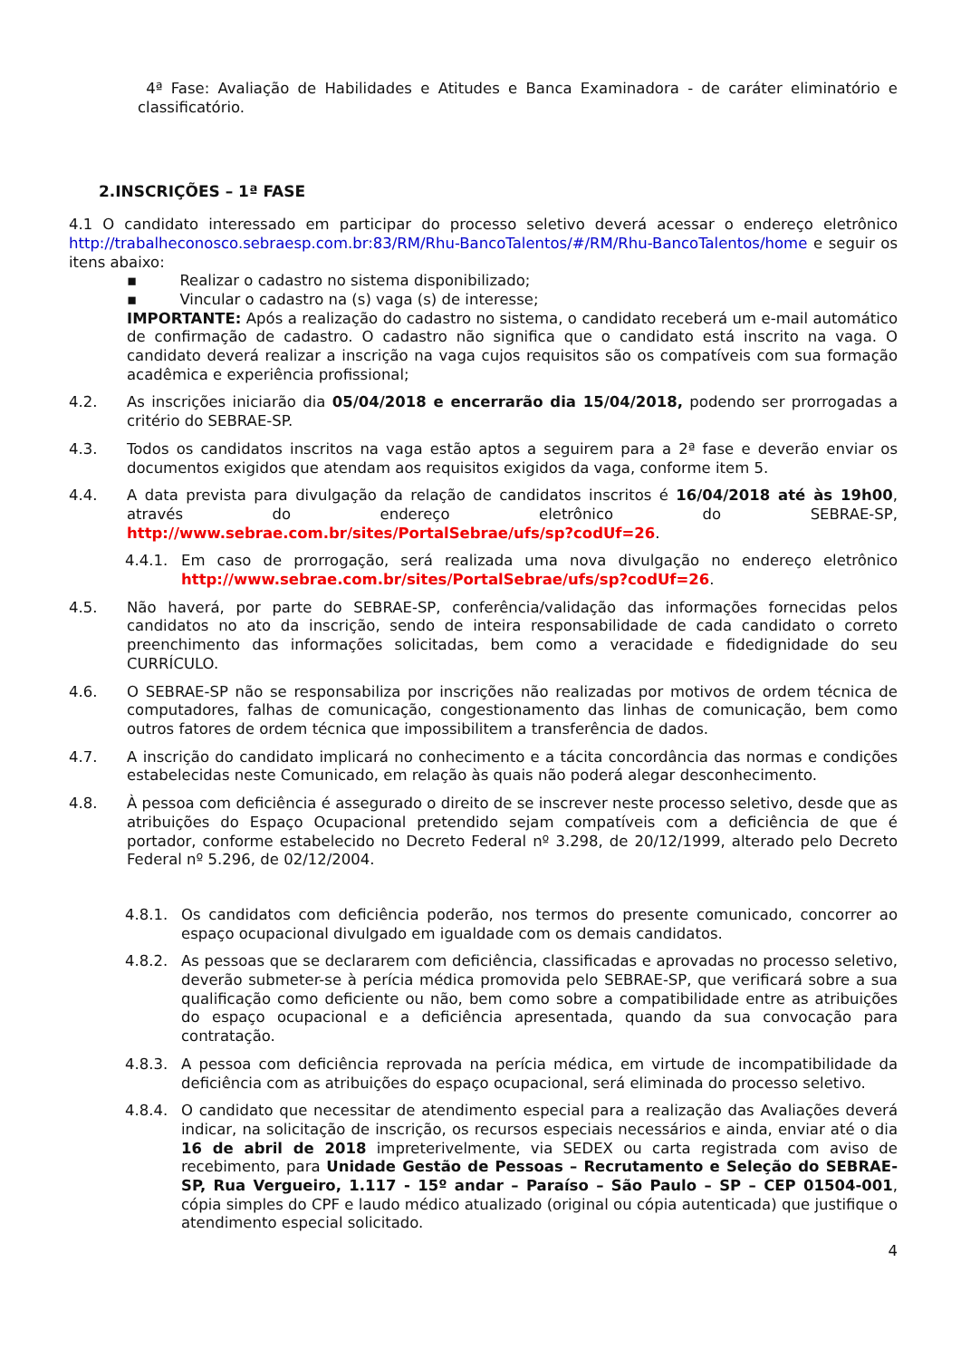4ª Fase: Avaliação de Habilidades e Atitudes e Banca Examinadora - de caráter eliminatório e classificatório.
2.INSCRIÇÕES – 1ª FASE
4.1 O candidato interessado em participar do processo seletivo deverá acessar o endereço eletrônico http://trabalheconosco.sebraesp.com.br:83/RM/Rhu-BancoTalentos/#/RM/Rhu-BancoTalentos/home e seguir os itens abaixo:
▪ Realizar o cadastro no sistema disponibilizado;
▪ Vincular o cadastro na (s) vaga (s) de interesse;
IMPORTANTE: Após a realização do cadastro no sistema, o candidato receberá um e-mail automático de confirmação de cadastro. O cadastro não significa que o candidato está inscrito na vaga. O candidato deverá realizar a inscrição na vaga cujos requisitos são os compatíveis com sua formação acadêmica e experiência profissional;
4.2. As inscrições iniciarão dia 05/04/2018 e encerrarão dia 15/04/2018, podendo ser prorrogadas a critério do SEBRAE-SP.
4.3. Todos os candidatos inscritos na vaga estão aptos a seguirem para a 2ª fase e deverão enviar os documentos exigidos que atendam aos requisitos exigidos da vaga, conforme item 5.
4.4. A data prevista para divulgação da relação de candidatos inscritos é 16/04/2018 até às 19h00, através do endereço eletrônico do SEBRAE-SP, http://www.sebrae.com.br/sites/PortalSebrae/ufs/sp?codUf=26.
4.4.1. Em caso de prorrogação, será realizada uma nova divulgação no endereço eletrônico http://www.sebrae.com.br/sites/PortalSebrae/ufs/sp?codUf=26.
4.5. Não haverá, por parte do SEBRAE-SP, conferência/validação das informações fornecidas pelos candidatos no ato da inscrição, sendo de inteira responsabilidade de cada candidato o correto preenchimento das informações solicitadas, bem como a veracidade e fidedignidade do seu CURRÍCULO.
4.6. O SEBRAE-SP não se responsabiliza por inscrições não realizadas por motivos de ordem técnica de computadores, falhas de comunicação, congestionamento das linhas de comunicação, bem como outros fatores de ordem técnica que impossibilitem a transferência de dados.
4.7. A inscrição do candidato implicará no conhecimento e a tácita concordância das normas e condições estabelecidas neste Comunicado, em relação às quais não poderá alegar desconhecimento.
4.8. À pessoa com deficiência é assegurado o direito de se inscrever neste processo seletivo, desde que as atribuições do Espaço Ocupacional pretendido sejam compatíveis com a deficiência de que é portador, conforme estabelecido no Decreto Federal nº 3.298, de 20/12/1999, alterado pelo Decreto Federal nº 5.296, de 02/12/2004.
4.8.1. Os candidatos com deficiência poderão, nos termos do presente comunicado, concorrer ao espaço ocupacional divulgado em igualdade com os demais candidatos.
4.8.2. As pessoas que se declararem com deficiência, classificadas e aprovadas no processo seletivo, deverão submeter-se à perícia médica promovida pelo SEBRAE-SP, que verificará sobre a sua qualificação como deficiente ou não, bem como sobre a compatibilidade entre as atribuições do espaço ocupacional e a deficiência apresentada, quando da sua convocação para contratação.
4.8.3. A pessoa com deficiência reprovada na perícia médica, em virtude de incompatibilidade da deficiência com as atribuições do espaço ocupacional, será eliminada do processo seletivo.
4.8.4. O candidato que necessitar de atendimento especial para a realização das Avaliações deverá indicar, na solicitação de inscrição, os recursos especiais necessários e ainda, enviar até o dia 16 de abril de 2018 impreterivelmente, via SEDEX ou carta registrada com aviso de recebimento, para Unidade Gestão de Pessoas – Recrutamento e Seleção do SEBRAE-SP, Rua Vergueiro, 1.117 - 15º andar – Paraíso – São Paulo – SP – CEP 01504-001, cópia simples do CPF e laudo médico atualizado (original ou cópia autenticada) que justifique o atendimento especial solicitado.
4